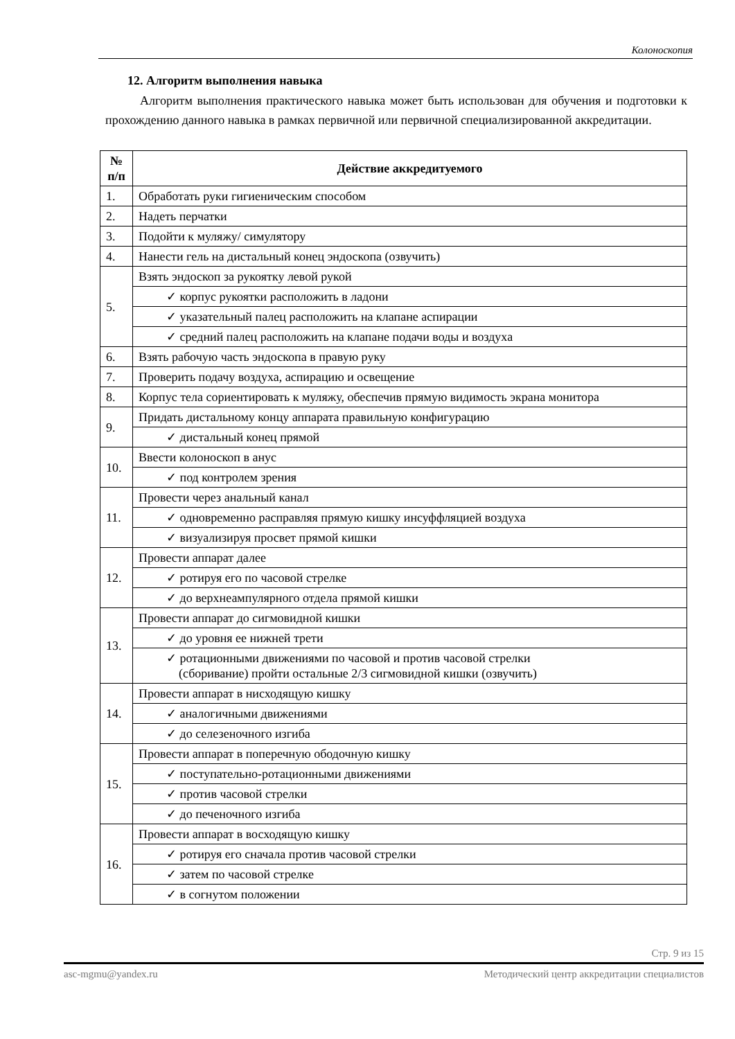Колоноскопия
12. Алгоритм выполнения навыка
Алгоритм выполнения практического навыка может быть использован для обучения и подготовки к прохождению данного навыка в рамках первичной или первичной специализированной аккредитации.
| № п/п | Действие аккредитуемого |
| --- | --- |
| 1. | Обработать руки гигиеническим способом |
| 2. | Надеть перчатки |
| 3. | Подойти к муляжу/ симулятору |
| 4. | Нанести гель на дистальный конец эндоскопа (озвучить) |
| 5. | Взять эндоскоп за рукоятку левой рукой |
| | ✓ корпус рукоятки расположить в ладони |
| | ✓ указательный палец расположить на клапане аспирации |
| | ✓ средний палец расположить на клапане подачи воды и воздуха |
| 6. | Взять рабочую часть эндоскопа в правую руку |
| 7. | Проверить подачу воздуха, аспирацию и освещение |
| 8. | Корпус тела сориентировать к муляжу, обеспечив прямую видимость экрана монитора |
| 9. | Придать дистальному концу аппарата правильную конфигурацию |
| | ✓ дистальный конец прямой |
| 10. | Ввести колоноскоп в анус |
| | ✓ под контролем зрения |
| 11. | Провести через анальный канал |
| | ✓ одновременно расправляя прямую кишку инсуффляцией воздуха |
| | ✓ визуализируя просвет прямой кишки |
| 12. | Провести аппарат далее |
| | ✓ ротируя его по часовой стрелке |
| | ✓ до верхнеампулярного отдела прямой кишки |
| 13. | Провести аппарат до сигмовидной кишки |
| | ✓ до уровня ее нижней трети |
| | ✓ ротационными движениями по часовой и против часовой стрелки (сборивание) пройти остальные 2/3 сигмовидной кишки (озвучить) |
| 14. | Провести аппарат в нисходящую кишку |
| | ✓ аналогичными движениями |
| | ✓ до селезеночного изгиба |
| 15. | Провести аппарат в поперечную ободочную кишку |
| | ✓ поступательно-ротационными движениями |
| | ✓ против часовой стрелки |
| | ✓ до печеночного изгиба |
| 16. | Провести аппарат в восходящую кишку |
| | ✓ ротируя его сначала против часовой стрелки |
| | ✓ затем по часовой стрелке |
| | ✓ в согнутом положении |
Стр. 9 из 15
asc-mgmu@yandex.ru Методический центр аккредитации специалистов